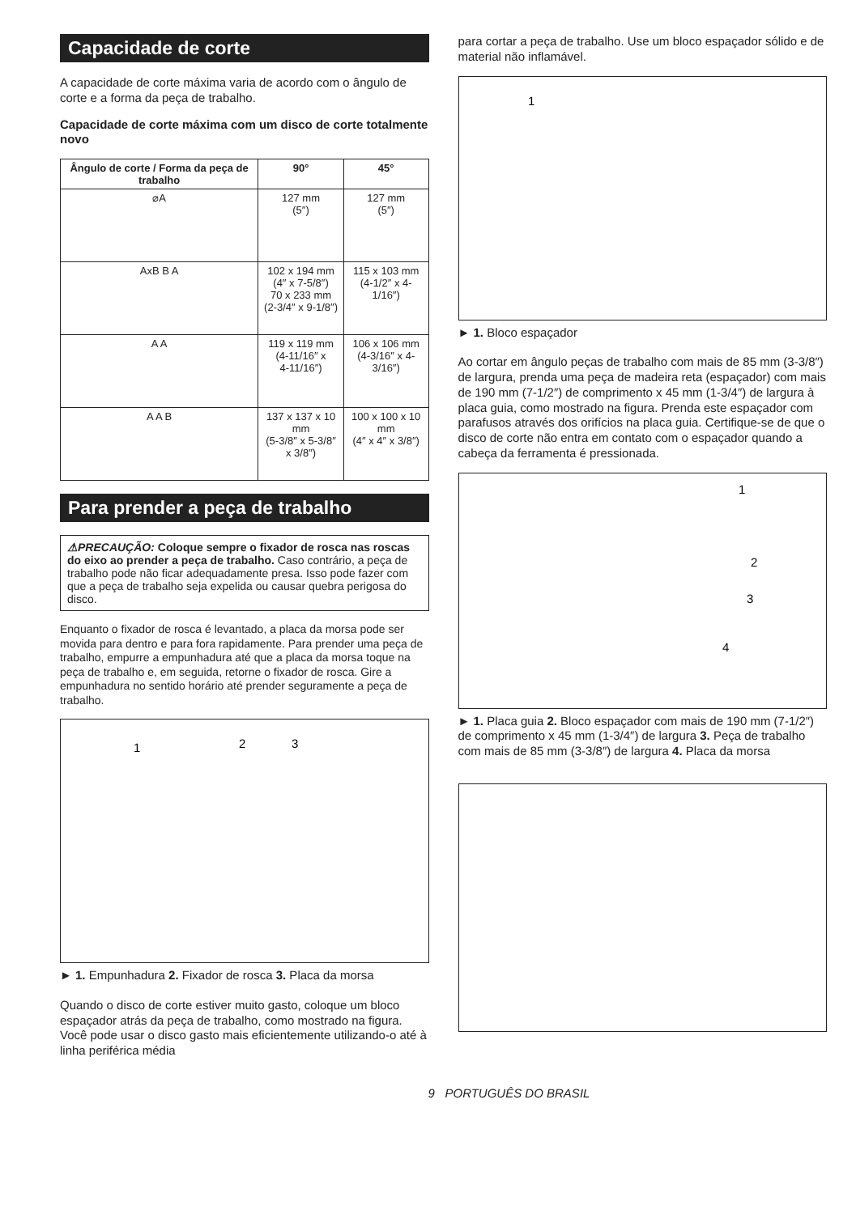Capacidade de corte
A capacidade de corte máxima varia de acordo com o ângulo de corte e a forma da peça de trabalho.
Capacidade de corte máxima com um disco de corte totalmente novo
| Ângulo de corte / Forma da peça de trabalho | 90° | 45° |
| --- | --- | --- |
| ⌀A | 127 mm (5″) | 127 mm (5″) |
| AxB B A | 102 x 194 mm (4″ x 7-5/8″) 70 x 233 mm (2-3/4″ x 9-1/8″) | 115 x 103 mm (4-1/2″ x 4-1/16″) |
| A A | 119 x 119 mm (4-11/16″ x 4-11/16″) | 106 x 106 mm (4-3/16″ x 4-3/16″) |
| A A B | 137 x 137 x 10 mm (5-3/8″ x 5-3/8″ x 3/8″) | 100 x 100 x 10 mm (4″ x 4″ x 3/8″) |
Para prender a peça de trabalho
⚠PRECAUÇÃO: Coloque sempre o fixador de rosca nas roscas do eixo ao prender a peça de trabalho. Caso contrário, a peça de trabalho pode não ficar adequadamente presa. Isso pode fazer com que a peça de trabalho seja expelida ou causar quebra perigosa do disco.
Enquanto o fixador de rosca é levantado, a placa da morsa pode ser movida para dentro e para fora rapidamente. Para prender uma peça de trabalho, empurre a empunhadura até que a placa da morsa toque na peça de trabalho e, em seguida, retorne o fixador de rosca. Gire a empunhadura no sentido horário até prender seguramente a peça de trabalho.
1
2
3
► 1. Empunhadura 2. Fixador de rosca 3. Placa da morsa
Quando o disco de corte estiver muito gasto, coloque um bloco espaçador atrás da peça de trabalho, como mostrado na figura. Você pode usar o disco gasto mais eficientemente utilizando-o até à linha periférica média
para cortar a peça de trabalho. Use um bloco espaçador sólido e de material não inflamável.
1
► 1. Bloco espaçador
Ao cortar em ângulo peças de trabalho com mais de 85 mm (3-3/8″) de largura, prenda uma peça de madeira reta (espaçador) com mais de 190 mm (7-1/2″) de comprimento x 45 mm (1-3/4″) de largura à placa guia, como mostrado na figura. Prenda este espaçador com parafusos através dos orifícios na placa guia. Certifique-se de que o disco de corte não entra em contato com o espaçador quando a cabeça da ferramenta é pressionada.
1
2
3
4
► 1. Placa guia 2. Bloco espaçador com mais de 190 mm (7-1/2″) de comprimento x 45 mm (1-3/4″) de largura 3. Peça de trabalho com mais de 85 mm (3-3/8″) de largura 4. Placa da morsa
9 PORTUGUÊS DO BRASIL